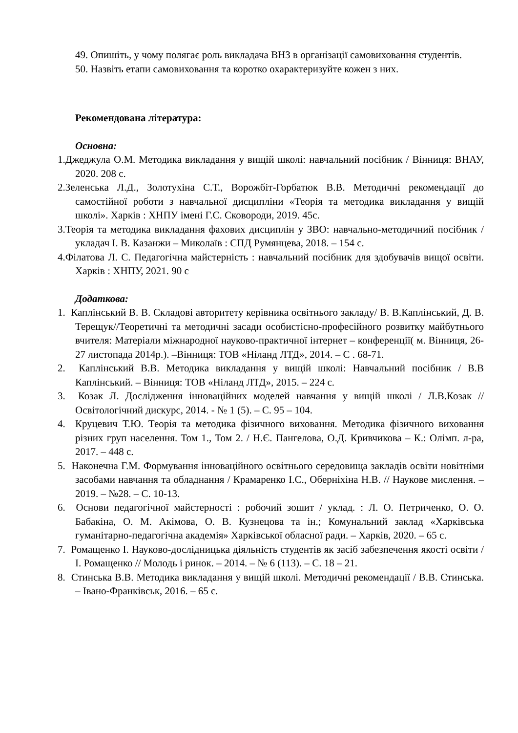49. Опишіть, у чому полягає роль викладача ВНЗ в організації самовиховання студентів.
50. Назвіть етапи самовиховання та коротко охарактеризуйте кожен з них.
Рекомендована література:
Основна:
1.Джеджула О.М. Методика викладання у вищій школі: навчальний посібник / Вінниця: ВНАУ, 2020. 208 с.
2.Зеленська Л.Д., Золотухіна С.Т., Ворожбіт-Горбатюк В.В. Методичні рекомендації до самостійної роботи з навчальної дисципліни «Теорія та методика викладання у вищій школі». Харків : ХНПУ імені Г.С. Сковороди, 2019. 45с.
3.Теорія та методика викладання фахових дисциплін у ЗВО: навчально-методичний посібник / укладач І. В. Казанжи – Миколаїв : СПД Румянцева, 2018. – 154 с.
4.Філатова Л. С. Педагогічна майстерність : навчальний посібник для здобувачів вищої освіти. Харків : ХНПУ, 2021. 90 с
Додаткова:
1. Каплінський В. В. Складові авторитету керівника освітнього закладу/ В. В.Каплінський, Д. В. Терещук//Теоретичні та методичні засади особистісно-професійного розвитку майбутнього вчителя: Матеріали міжнародної науково-практичної інтернет – конференції( м. Вінниця, 26- 27 листопада 2014р.). –Вінниця: ТОВ «Ніланд ЛТД», 2014. – С . 68-71.
2. Каплінський В.В. Методика викладання у вищій школі: Навчальний посібник / В.В Каплінський. – Вінниця: ТОВ «Ніланд ЛТД», 2015. – 224 с.
3. Козак Л. Дослідження інноваційних моделей навчання у вищій школі / Л.В.Козак // Освітологічний дискурс, 2014. - № 1 (5). – С. 95 – 104.
4. Круцевич Т.Ю. Теорія та методика фізичного виховання. Методика фізичного виховання різних груп населення. Том 1., Том 2. / Н.Є. Пангелова, О.Д. Кривчикова – К.: Олімп. л-ра, 2017. – 448 с.
5. Наконечна Г.М. Формування інноваційного освітнього середовища закладів освіти новітніми засобами навчання та обладнання / Крамаренко І.С., Оберніхіна Н.В. // Наукове мислення. – 2019. – №28. – С. 10-13.
6. Основи педагогічної майстерності : робочий зошит / уклад. : Л. О. Петриченко, О. О. Бабакіна, О. М. Акімова, О. В. Кузнецова та ін.; Комунальний заклад «Харківська гуманітарно-педагогічна академія» Харківської обласної ради. – Харків, 2020. – 65 с.
7. Ромащенко І. Науково-дослідницька діяльність студентів як засіб забезпечення якості освіти / І. Ромащенко // Молодь і ринок. – 2014. – № 6 (113). – С. 18 – 21.
8. Стинська В.В. Методика викладання у вищій школі. Методичні рекомендації / В.В. Стинська. – Івано-Франківськ, 2016. – 65 с.